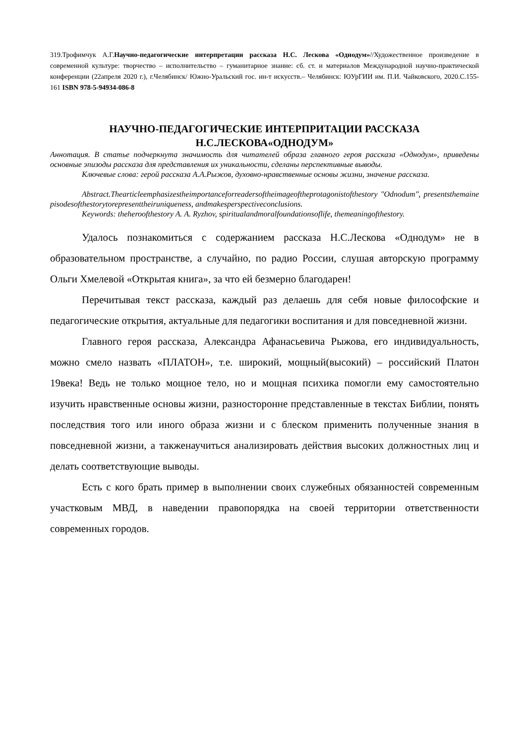319.Трофимчук А.Г.Научно-педагогические интерпретации рассказа Н.С. Лескова «Однодум»//Художественное произведение в современной культуре: творчество – исполнительство – гуманитарное знание: сб. ст. и материалов Международной научно-практической конференции (22апреля 2020 г.), г.Челябинск/ Южно-Уральский гос. ин-т искусств.– Челябинск: ЮУрГИИ им. П.И. Чайковского, 2020.С.155-161 ISBN 978-5-94934-086-8
НАУЧНО-ПЕДАГОГИЧЕСКИЕ ИНТЕРПРИТАЦИИ РАССКАЗА Н.С.ЛЕСКОВА«ОДНОДУМ»
Аннотация. В статье подчеркнута значимость для читателей образа главного героя рассказа «Однодум», приведены основные эпизоды рассказа для представления их уникальности, сделаны перспективные выводы.
Ключевые слова: герой рассказа А.А.Рыжов, духовно-нравственные основы жизни, значение рассказа.
Abstract.Thearticleemphasizestheimportanceforreadersoftheimageoftheprotagonistofthestory "Odnodum", presentsthemainepisodesofthestorytorepresenttheiruniqueness, andmakesperspectiveconclusions.
Keywords: theheroofthestory A. A. Ryzhov, spiritualandmoralfoundationsoflife, themeaningofthestory.
Удалось познакомиться с содержанием рассказа Н.С.Лескова «Однодум» не в образовательном пространстве, а случайно, по радио России, слушая авторскую программу Ольги Хмелевой «Открытая книга», за что ей безмерно благодарен!
Перечитывая текст рассказа, каждый раз делаешь для себя новые философские и педагогические открытия, актуальные для педагогики воспитания и для повседневной жизни.
Главного героя рассказа, Александра Афанасьевича Рыжова, его индивидуальность, можно смело назвать «ПЛАТОН», т.е. широкий, мощный(высокий) – российский Платон 19века! Ведь не только мощное тело, но и мощная психика помогли ему самостоятельно изучить нравственные основы жизни, разносторонне представленные в текстах Библии, понять последствия того или иного образа жизни и с блеском применить полученные знания в повседневной жизни, а такженаучиться анализировать действия высоких должностных лиц и делать соответствующие выводы.
Есть с кого брать пример в выполнении своих служебных обязанностей современным участковым МВД, в наведении правопорядка на своей территории ответственности современных городов.